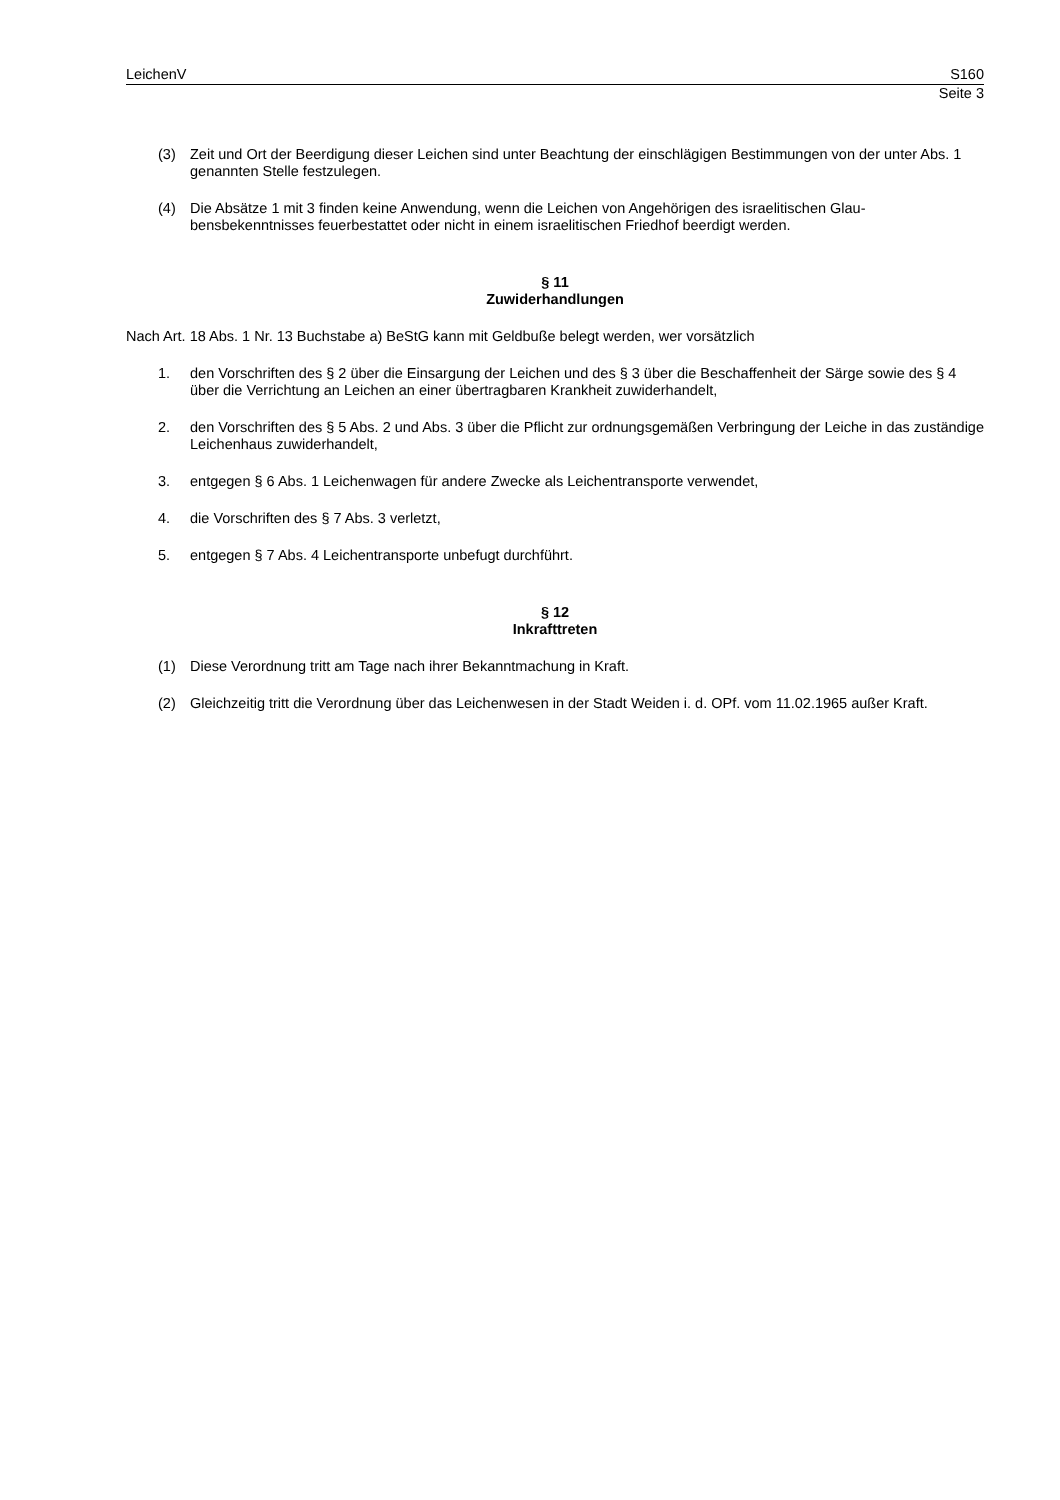LeichenV S160
Seite 3
(3) Zeit und Ort der Beerdigung dieser Leichen sind unter Beachtung der einschlägigen Bestimmungen von der unter Abs. 1 genannten Stelle festzulegen.
(4) Die Absätze 1 mit 3 finden keine Anwendung, wenn die Leichen von Angehörigen des israelitischen Glau­bensbekenntnisses feuerbestattet oder nicht in einem israelitischen Friedhof beerdigt werden.
§ 11
Zuwiderhandlungen
Nach Art. 18 Abs. 1 Nr. 13 Buchstabe a) BeStG kann mit Geldbuße belegt werden, wer vorsätzlich
1. den Vorschriften des § 2 über die Einsargung der Leichen und des § 3 über die Beschaffenheit der Särge so­wie des § 4 über die Verrichtung an Leichen an einer übertragbaren Krankheit zuwiderhandelt,
2. den Vorschriften des § 5 Abs. 2 und Abs. 3 über die Pflicht zur ordnungsgemäßen Verbringung der Leiche in das zuständige Leichenhaus zuwiderhandelt,
3. entgegen § 6 Abs. 1 Leichenwagen für andere Zwecke als Leichentransporte verwendet,
4. die Vorschriften des § 7 Abs. 3 verletzt,
5. entgegen § 7 Abs. 4 Leichentransporte unbefugt durchführt.
§ 12
Inkrafttreten
(1) Diese Verordnung tritt am Tage nach ihrer Bekanntmachung in Kraft.
(2) Gleichzeitig tritt die Verordnung über das Leichenwesen in der Stadt Weiden i. d. OPf. vom 11.02.1965 außer Kraft.